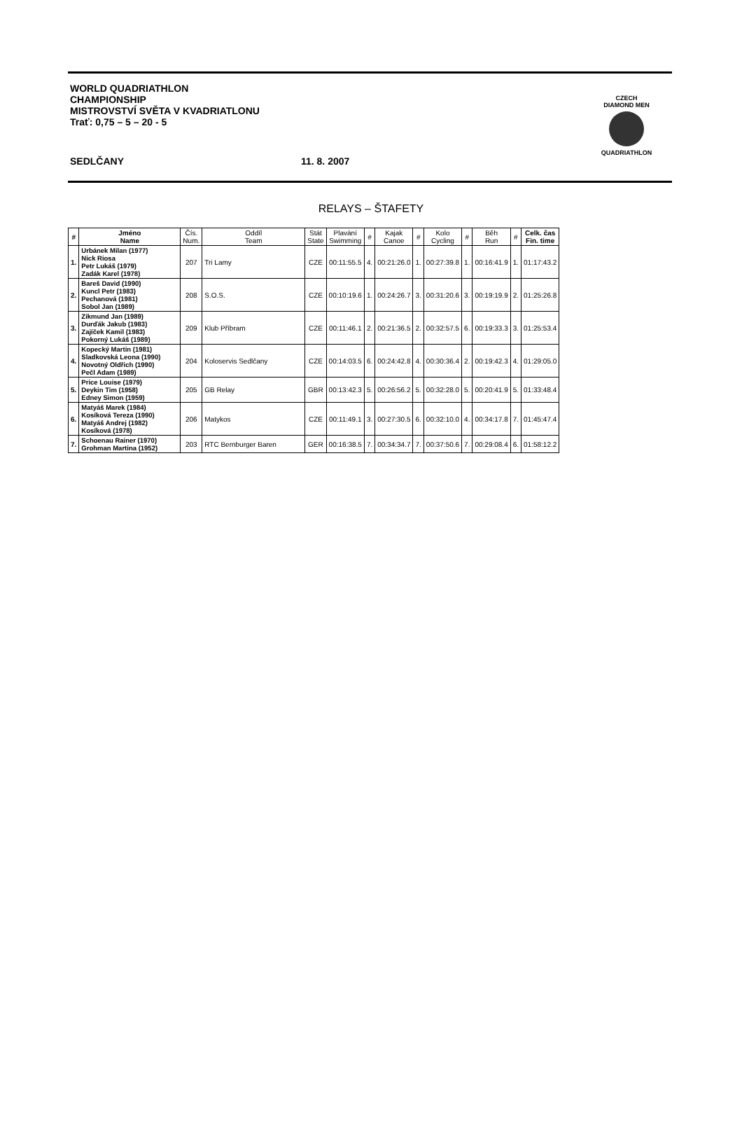WORLD QUADRIATHLON
CHAMPIONSHIP
MISTROVSTVÍ SVĚTA V KVADRIATLONU
Trať: 0,75 – 5 – 20 - 5
SEDLČANY 11. 8. 2007
CZECH
DIAMOND MEN
QUADRIATHLON
RELAYS – ŠTAFETY
| # | Jméno Name | Čís. Num. | Oddíl Team | Stát State | Plavání Swimming | # | Kajak Canoe | # | Kolo Cycling | # | Běh Run | # | Celk. čas Fin. time |
| --- | --- | --- | --- | --- | --- | --- | --- | --- | --- | --- | --- | --- | --- |
| 1. | Urbánek Milan (1977) Nick Riosa Petr Lukáš (1979) Zadák Karel (1978) | 207 | Tri Lamy | CZE | 00:11:55.5 | 4. | 00:21:26.0 | 1. | 00:27:39.8 | 1. | 00:16:41.9 | 1. | 01:17:43.2 |
| 2. | Bareš David (1990) Kuncl Petr (1983) Pechanová (1981) Sobol Jan (1989) | 208 | S.O.S. | CZE | 00:10:19.6 | 1. | 00:24:26.7 | 3. | 00:31:20.6 | 3. | 00:19:19.9 | 2. | 01:25:26.8 |
| 3. | Zikmund Jan (1989) Durďák Jakub (1983) Zajíček Kamil (1983) Pokorný Lukáš (1989) | 209 | Klub Příbram | CZE | 00:11:46.1 | 2. | 00:21:36.5 | 2. | 00:32:57.5 | 6. | 00:19:33.3 | 3. | 01:25:53.4 |
| 4. | Kopecký Martin (1981) Sladkovská Leona (1990) Novotný Oldřich (1990) Pečl Adam (1989) | 204 | Koloservis Sedlčany | CZE | 00:14:03.5 | 6. | 00:24:42.8 | 4. | 00:30:36.4 | 2. | 00:19:42.3 | 4. | 01:29:05.0 |
| 5. | Price Louise (1979) Deykin Tim (1958) Edney Simon (1959) | 205 | GB Relay | GBR | 00:13:42.3 | 5. | 00:26:56.2 | 5. | 00:32:28.0 | 5. | 00:20:41.9 | 5. | 01:33:48.4 |
| 6. | Matyáš Marek (1984) Kosíková Tereza (1990) Matyáš Andrej (1982) Kosíková (1978) | 206 | Matykos | CZE | 00:11:49.1 | 3. | 00:27:30.5 | 6. | 00:32:10.0 | 4. | 00:34:17.8 | 7. | 01:45:47.4 |
| 7. | Schoenau Rainer (1970) Grohman Martina (1952) | 203 | RTC Bernburger Baren | GER | 00:16:38.5 | 7. | 00:34:34.7 | 7. | 00:37:50.6 | 7. | 00:29:08.4 | 6. | 01:58:12.2 |